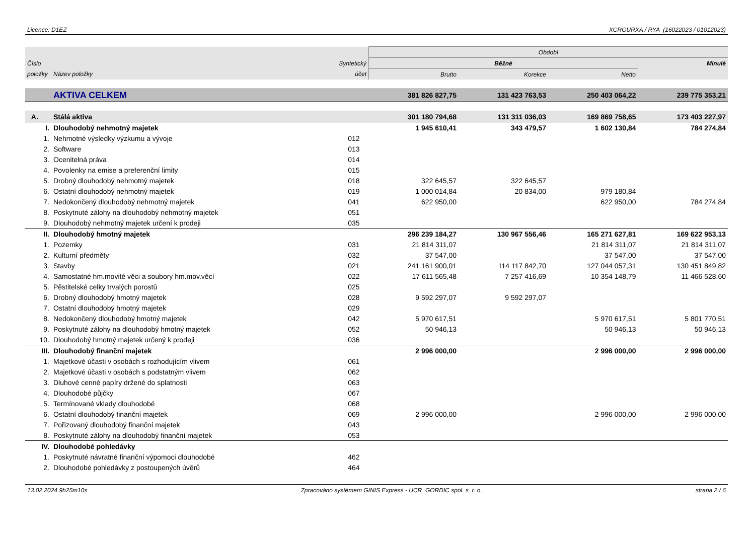Licence: D1EZ XCRGURXA / RYA (16022023 / 01012023)
| | | | Období | | | |
| --- | --- | --- | --- | --- | --- | --- |
| Číslo | | Syntetický | Běžné | | | Minulé |
| položky | Název položky | účet | Brutto | Korekce | Netto | |
| | AKTIVA CELKEM | | 381 826 827,75 | 131 423 763,53 | 250 403 064,22 | 239 775 353,21 |
| A. | Stálá aktiva | | 301 180 794,68 | 131 311 036,03 | 169 869 758,65 | 173 403 227,97 |
| I. | Dlouhodobý nehmotný majetek | | 1 945 610,41 | 343 479,57 | 1 602 130,84 | 784 274,84 |
| 1. | Nehmotné výsledky výzkumu a vývoje | 012 | | | | |
| 2. | Software | 013 | | | | |
| 3. | Ocenitelná práva | 014 | | | | |
| 4. | Povolenky na emise a preferenční limity | 015 | | | | |
| 5. | Drobný dlouhodobý nehmotný majetek | 018 | 322 645,57 | 322 645,57 | | |
| 6. | Ostatní dlouhodobý nehmotný majetek | 019 | 1 000 014,84 | 20 834,00 | 979 180,84 | |
| 7. | Nedokončený dlouhodobý nehmotný majetek | 041 | 622 950,00 | | 622 950,00 | 784 274,84 |
| 8. | Poskytnuté zálohy na dlouhodobý nehmotný majetek | 051 | | | | |
| 9. | Dlouhodobý nehmotný majetek určení k prodeji | 035 | | | | |
| II. | Dlouhodobý hmotný majetek | | 296 239 184,27 | 130 967 556,46 | 165 271 627,81 | 169 622 953,13 |
| 1. | Pozemky | 031 | 21 814 311,07 | | 21 814 311,07 | 21 814 311,07 |
| 2. | Kulturní předměty | 032 | 37 547,00 | | 37 547,00 | 37 547,00 |
| 3. | Stavby | 021 | 241 161 900,01 | 114 117 842,70 | 127 044 057,31 | 130 451 849,82 |
| 4. | Samostatné hm.movité věci a soubory hm.mov.věcí | 022 | 17 611 565,48 | 7 257 416,69 | 10 354 148,79 | 11 466 528,60 |
| 5. | Pěstitelské celky trvalých porostů | 025 | | | | |
| 6. | Drobný dlouhodobý hmotný majetek | 028 | 9 592 297,07 | 9 592 297,07 | | |
| 7. | Ostatní dlouhodobý hmotný majetek | 029 | | | | |
| 8. | Nedokončený dlouhodobý hmotný majetek | 042 | 5 970 617,51 | | 5 970 617,51 | 5 801 770,51 |
| 9. | Poskytnuté zálohy na dlouhodobý hmotný majetek | 052 | 50 946,13 | | 50 946,13 | 50 946,13 |
| 10. | Dlouhodobý hmotný majetek určený k prodeji | 036 | | | | |
| III. | Dlouhodobý finanční majetek | | 2 996 000,00 | | 2 996 000,00 | 2 996 000,00 |
| 1. | Majetkové účasti v osobách s rozhodujícím vlivem | 061 | | | | |
| 2. | Majetkové účasti v osobách s podstatným vlivem | 062 | | | | |
| 3. | Dluhové cenné papíry držené do splatnosti | 063 | | | | |
| 4. | Dlouhodobé půjčky | 067 | | | | |
| 5. | Termínované vklady dlouhodobé | 068 | | | | |
| 6. | Ostatní dlouhodobý finanční majetek | 069 | 2 996 000,00 | | 2 996 000,00 | 2 996 000,00 |
| 7. | Pořizovaný dlouhodobý finanční majetek | 043 | | | | |
| 8. | Poskytnuté zálohy na dlouhodobý finanční majetek | 053 | | | | |
| IV. | Dlouhodobé pohledávky | | | | | |
| 1. | Poskytnuté návratné finanční výpomoci dlouhodobé | 462 | | | | |
| 2. | Dlouhodobé pohledávky z postoupených úvěrů | 464 | | | | |
13.02.2024 9h25m10s Zpracováno systémem GINIS Express - UCR GORDIC spol. s r. o. strana 2 / 6